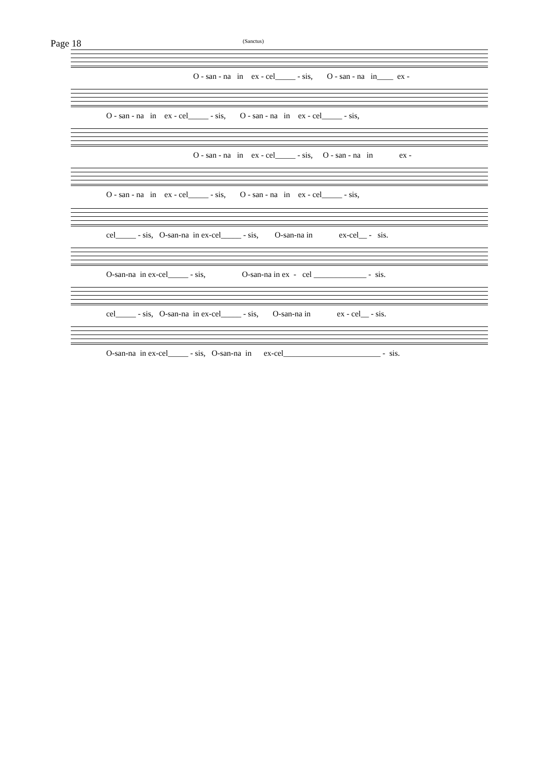Page 18 (Sanctus)
O - san - na in ex - cel_____ - sis, O - san - na in____ ex -
O - san - na in ex - cel_____ - sis, O - san - na in ex - cel_____ - sis,
O - san - na in ex - cel_____ - sis, O - san - na in ex -
O - san - na in ex - cel_____ - sis, O - san - na in ex - cel_____ - sis,
cel_____ - sis, O-san-na in ex-cel_____ - sis, O-san-na in ex-cel__ - sis.
O-san-na in ex-cel_____ - sis, O-san-na in ex - cel _____________ - sis.
cel_____ - sis, O-san-na in ex-cel_____ - sis, O-san-na in ex - cel__ - sis.
O-san-na in ex-cel_____ - sis, O-san-na in ex-cel________________________ - sis.